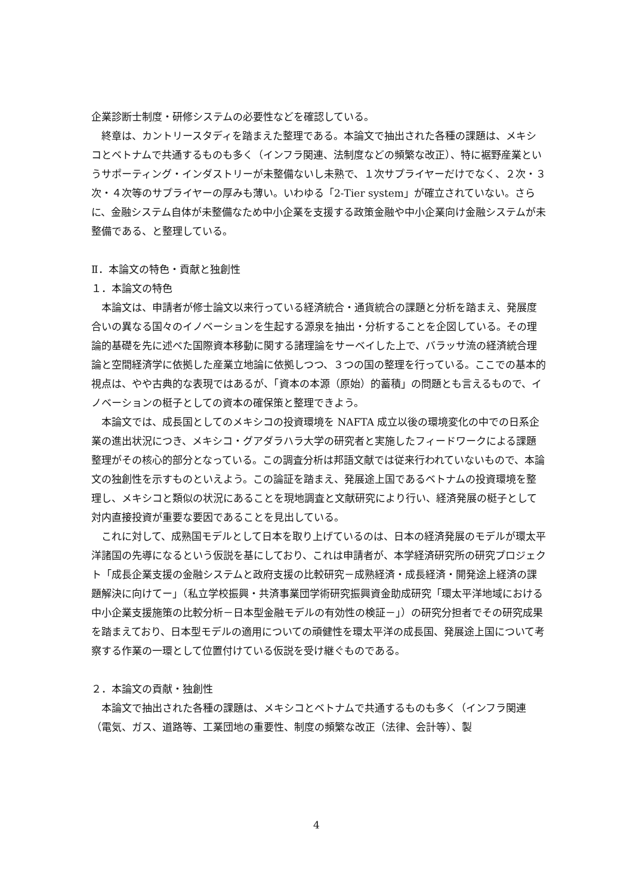企業診断士制度・研修システムの必要性などを確認している。
終章は、カントリースタディを踏まえた整理である。本論文で抽出された各種の課題は、メキシコとベトナムで共通するものも多く（インフラ関連、法制度などの頻繁な改正）、特に裾野産業というサポーティング・インダストリーが未整備ないし未熟で、１次サプライヤーだけでなく、２次・３次・４次等のサプライヤーの厚みも薄い。いわゆる「2-Tier system」が確立されていない。さらに、金融システム自体が未整備なため中小企業を支援する政策金融や中小企業向け金融システムが未整備である、と整理している。
Ⅱ．本論文の特色・貢献と独創性
１．本論文の特色
本論文は、申請者が修士論文以来行っている経済統合・通貨統合の課題と分析を踏まえ、発展度合いの異なる国々のイノベーションを生起する源泉を抽出・分析することを企図している。その理論的基礎を先に述べた国際資本移動に関する諸理論をサーベイした上で、バラッサ流の経済統合理論と空間経済学に依拠した産業立地論に依拠しつつ、３つの国の整理を行っている。ここでの基本的視点は、やや古典的な表現ではあるが、「資本の本源（原始）的蓄積」の問題とも言えるもので、イノベーションの梃子としての資本の確保策と整理できよう。
本論文では、成長国としてのメキシコの投資環境を NAFTA 成立以後の環境変化の中での日系企業の進出状況につき、メキシコ・グアダラハラ大学の研究者と実施したフィードワークによる課題整理がその核心的部分となっている。この調査分析は邦語文献では従来行われていないもので、本論文の独創性を示すものといえよう。この論証を踏まえ、発展途上国であるベトナムの投資環境を整理し、メキシコと類似の状況にあることを現地調査と文献研究により行い、経済発展の梃子として対内直接投資が重要な要因であることを見出している。
これに対して、成熟国モデルとして日本を取り上げているのは、日本の経済発展のモデルが環太平洋諸国の先導になるという仮説を基にしており、これは申請者が、本学経済研究所の研究プロジェクト「成長企業支援の金融システムと政府支援の比較研究－成熟経済・成長経済・開発途上経済の課題解決に向けてー」（私立学校振興・共済事業団学術研究振興資金助成研究「環太平洋地域における中小企業支援施策の比較分析－日本型金融モデルの有効性の検証－」）の研究分担者でその研究成果を踏まえており、日本型モデルの適用についての頑健性を環太平洋の成長国、発展途上国について考察する作業の一環として位置付けている仮説を受け継ぐものである。
２．本論文の貢献・独創性
本論文で抽出された各種の課題は、メキシコとベトナムで共通するものも多く（インフラ関連（電気、ガス、道路等、工業団地の重要性、制度の頻繁な改正（法律、会計等）、製
4